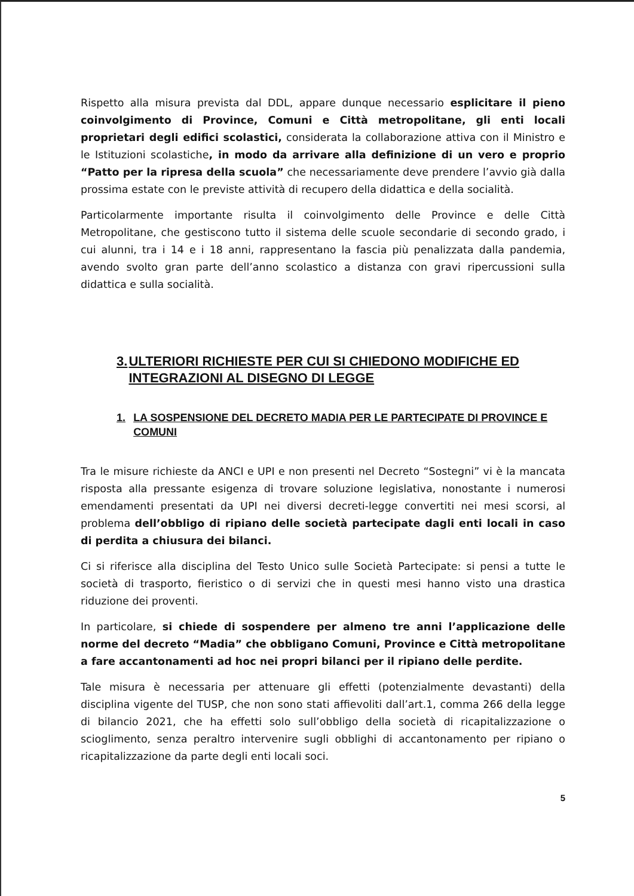Rispetto alla misura prevista dal DDL, appare dunque necessario esplicitare il pieno coinvolgimento di Province, Comuni e Città metropolitane, gli enti locali proprietari degli edifici scolastici, considerata la collaborazione attiva con il Ministro e le Istituzioni scolastiche, in modo da arrivare alla definizione di un vero e proprio “Patto per la ripresa della scuola” che necessariamente deve prendere l’avvio già dalla prossima estate con le previste attività di recupero della didattica e della socialità.
Particolarmente importante risulta il coinvolgimento delle Province e delle Città Metropolitane, che gestiscono tutto il sistema delle scuole secondarie di secondo grado, i cui alunni, tra i 14 e i 18 anni, rappresentano la fascia più penalizzata dalla pandemia, avendo svolto gran parte dell’anno scolastico a distanza con gravi ripercussioni sulla didattica e sulla socialità.
3. ULTERIORI RICHIESTE PER CUI SI CHIEDONO MODIFICHE ED INTEGRAZIONI AL DISEGNO DI LEGGE
1. LA SOSPENSIONE DEL DECRETO MADIA PER LE PARTECIPATE DI PROVINCE E COMUNI
Tra le misure richieste da ANCI e UPI e non presenti nel Decreto “Sostegni” vi è la mancata risposta alla pressante esigenza di trovare soluzione legislativa, nonostante i numerosi emendamenti presentati da UPI nei diversi decreti-legge convertiti nei mesi scorsi, al problema dell’obbligo di ripiano delle società partecipate dagli enti locali in caso di perdita a chiusura dei bilanci.
Ci si riferisce alla disciplina del Testo Unico sulle Società Partecipate: si pensi a tutte le società di trasporto, fieristico o di servizi che in questi mesi hanno visto una drastica riduzione dei proventi.
In particolare, si chiede di sospendere per almeno tre anni l’applicazione delle norme del decreto “Madia” che obbligano Comuni, Province e Città metropolitane a fare accantonamenti ad hoc nei propri bilanci per il ripiano delle perdite.
Tale misura è necessaria per attenuare gli effetti (potenzialmente devastanti) della disciplina vigente del TUSP, che non sono stati affievoliti dall’art.1, comma 266 della legge di bilancio 2021, che ha effetti solo sull’obbligo della società di ricapitalizzazione o scioglimento, senza peraltro intervenire sugli obblighi di accantonamento per ripiano o ricapitalizzazione da parte degli enti locali soci.
5